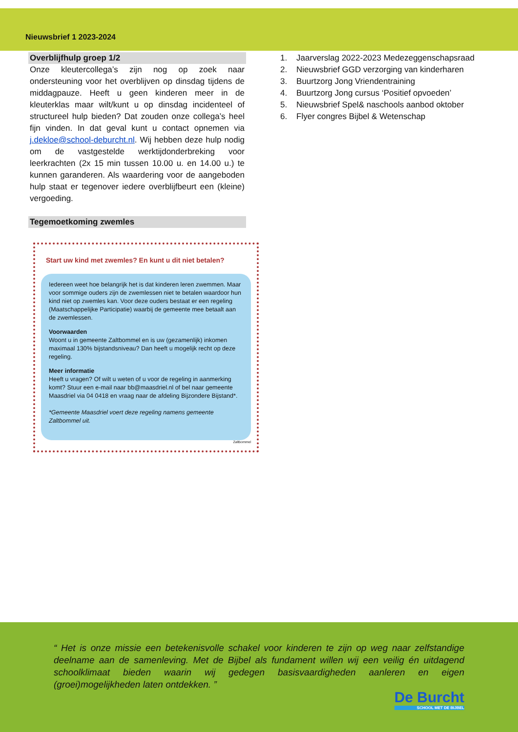Nieuwsbrief 1 2023-2024
Overblijfhulp groep 1/2
Onze kleutercollega’s zijn nog op zoek naar ondersteuning voor het overblijven op dinsdag tijdens de middagpauze. Heeft u geen kinderen meer in de kleuterklas maar wilt/kunt u op dinsdag incidenteel of structureel hulp bieden? Dat zouden onze collega’s heel fijn vinden. In dat geval kunt u contact opnemen via j.dekloe@school-deburcht.nl. Wij hebben deze hulp nodig om de vastgestelde werktijdonderbreking voor leerkrachten (2x 15 min tussen 10.00 u. en 14.00 u.) te kunnen garanderen. Als waardering voor de aangeboden hulp staat er tegenover iedere overblijfbeurt een (kleine) vergoeding.
Tegemoetkoming zwemles
Start uw kind met zwemles? En kunt u dit niet betalen?
Iedereen weet hoe belangrijk het is dat kinderen leren zwemmen. Maar voor sommige ouders zijn de zwemlessen niet te betalen waardoor hun kind niet op zwemles kan. Voor deze ouders bestaat er een regeling (Maatschappelijke Participatie) waarbij de gemeente mee betaalt aan de zwemlessen.
Voorwaarden
Woont u in gemeente Zaltbommel en is uw (gezamenlijk) inkomen maximaal 130% bijstandsniveau? Dan heeft u mogelijk recht op deze regeling.
Meer informatie
Heeft u vragen? Of wilt u weten of u voor de regeling in aanmerking komt? Stuur een e-mail naar bb@maasdriel.nl of bel naar gemeente Maasdriel via 04 0418 en vraag naar de afdeling Bijzondere Bijstand*.
*Gemeente Maasdriel voert deze regeling namens gemeente Zaltbommel uit.
Zaltbommel
1. Jaarverslag 2022-2023 Medezeggenschapsraad
2. Nieuwsbrief GGD verzorging van kinderharen
3. Buurtzorg Jong Vriendentraining
4. Buurtzorg Jong cursus ‘Positief opvoeden’
5. Nieuwsbrief Spel& naschools aanbod oktober
6. Flyer congres Bijbel & Wetenschap
“ Het is onze missie een betekenisvolle schakel voor kinderen te zijn op weg naar zelfstandige deelname aan de samenleving. Met de Bijbel als fundament willen wij een veilig én uitdagend schoolklimaat bieden waarin wij gedegen basisvaardigheden aanleren en eigen (groei)mogelijkheden laten ontdekken. ”
De Burcht
SCHOOL MET DE BIJBEL